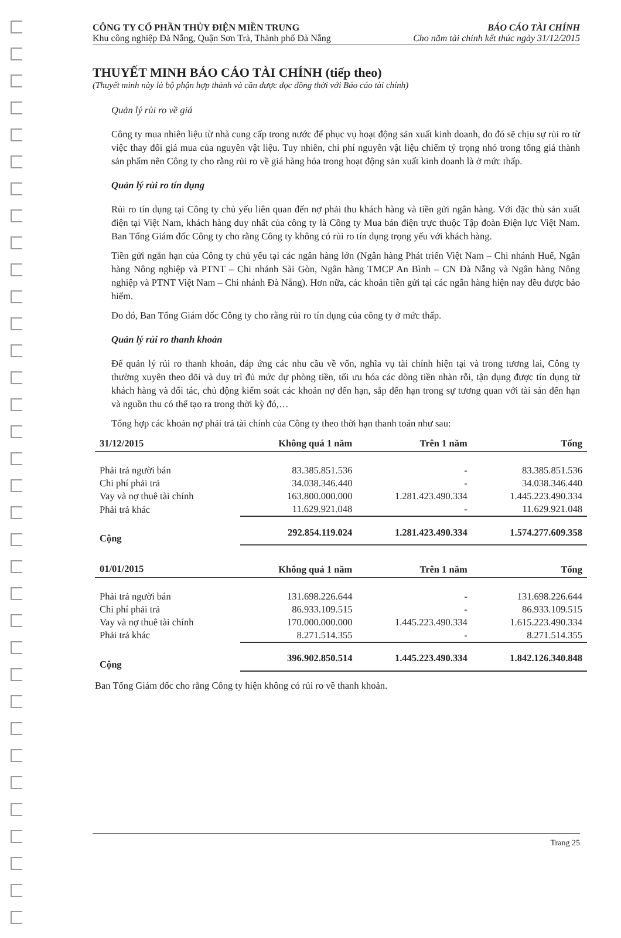CÔNG TY CỔ PHẦN THỦY ĐIỆN MIỀN TRUNG
Khu công nghiệp Đà Nẵng, Quận Sơn Trà, Thành phố Đà Nẵng
BÁO CÁO TÀI CHÍNH
Cho năm tài chính kết thúc ngày 31/12/2015
THUYẾT MINH BÁO CÁO TÀI CHÍNH (tiếp theo)
(Thuyết minh này là bộ phận hợp thành và cần được đọc đồng thời với Báo cáo tài chính)
Quản lý rủi ro về giá
Công ty mua nhiên liệu từ nhà cung cấp trong nước để phục vụ hoạt động sản xuất kinh doanh, do đó sẽ chịu sự rủi ro từ việc thay đổi giá mua của nguyên vật liệu. Tuy nhiên, chi phí nguyên vật liệu chiếm tỷ trọng nhỏ trong tổng giá thành sản phẩm nên Công ty cho rằng rủi ro về giá hàng hóa trong hoạt động sản xuất kinh doanh là ở mức thấp.
Quản lý rủi ro tín dụng
Rủi ro tín dụng tại Công ty chủ yếu liên quan đến nợ phải thu khách hàng và tiền gửi ngân hàng. Với đặc thù sản xuất điện tại Việt Nam, khách hàng duy nhất của công ty là Công ty Mua bán điện trực thuộc Tập đoàn Điện lực Việt Nam. Ban Tổng Giám đốc Công ty cho rằng Công ty không có rủi ro tín dụng trọng yếu với khách hàng.
Tiền gửi ngắn hạn của Công ty chủ yếu tại các ngân hàng lớn (Ngân hàng Phát triển Việt Nam – Chi nhánh Huế, Ngân hàng Nông nghiệp và PTNT – Chi nhánh Sài Gòn, Ngân hàng TMCP An Bình – CN Đà Nẵng và Ngân hàng Nông nghiệp và PTNT Việt Nam – Chi nhánh Đà Nẵng). Hơn nữa, các khoản tiền gửi tại các ngân hàng hiện nay đều được bảo hiểm.
Do đó, Ban Tổng Giám đốc Công ty cho rằng rủi ro tín dụng của công ty ở mức thấp.
Quản lý rủi ro thanh khoản
Để quản lý rủi ro thanh khoản, đáp ứng các nhu cầu về vốn, nghĩa vụ tài chính hiện tại và trong tương lai, Công ty thường xuyên theo dõi và duy trì đủ mức dự phòng tiền, tối ưu hóa các dòng tiền nhàn rỗi, tận dụng được tín dụng từ khách hàng và đối tác, chủ động kiểm soát các khoản nợ đến hạn, sắp đến hạn trong sự tương quan với tài sản đến hạn và nguồn thu có thể tạo ra trong thời kỳ đó,…
Tổng hợp các khoản nợ phải trả tài chính của Công ty theo thời hạn thanh toán như sau:
| 31/12/2015 | Không quá 1 năm | Trên 1 năm | Tổng |
| --- | --- | --- | --- |
| Phải trả người bán | 83.385.851.536 | - | 83.385.851.536 |
| Chi phí phải trả | 34.038.346.440 | - | 34.038.346.440 |
| Vay và nợ thuê tài chính | 163.800.000.000 | 1.281.423.490.334 | 1.445.223.490.334 |
| Phải trả khác | 11.629.921.048 | - | 11.629.921.048 |
| Cộng | 292.854.119.024 | 1.281.423.490.334 | 1.574.277.609.358 |
| 01/01/2015 | Không quá 1 năm | Trên 1 năm | Tổng |
| Phải trả người bán | 131.698.226.644 | - | 131.698.226.644 |
| Chi phí phải trả | 86.933.109.515 | - | 86.933.109.515 |
| Vay và nợ thuê tài chính | 170.000.000.000 | 1.445.223.490.334 | 1.615.223.490.334 |
| Phải trả khác | 8.271.514.355 | - | 8.271.514.355 |
| Cộng | 396.902.850.514 | 1.445.223.490.334 | 1.842.126.340.848 |
Ban Tổng Giám đốc cho rằng Công ty hiện không có rủi ro về thanh khoản.
Trang 25